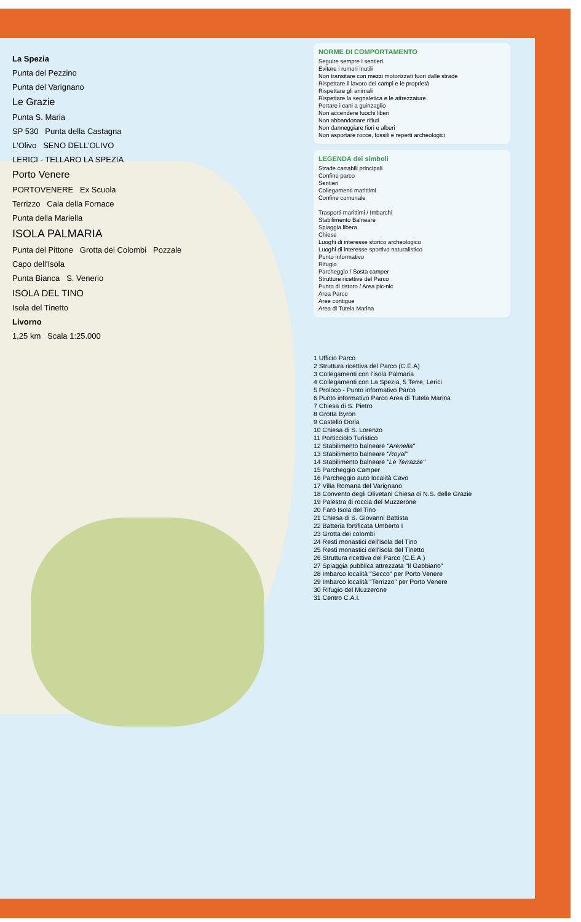La Spezia
Punta del Pezzino
Punta del Varignano
Le Grazie
Punta S. Maria
SP 530 Punta della Castagna
L'Olivo SENO DELL'OLIVO
LERICI - TELLARO LA SPEZIA
Porto Venere
PORTOVENERE Ex Scuola
Terrizzo Cala della Fornace
Punta della Mariella
ISOLA PALMARIA
Punta del Pittone Grotta dei Colombi Pozzale
Capo dell'Isola
Punta Bianca S. Venerio
ISOLA DEL TINO
Isola del Tinetto
Livorno
1,25 km Scala 1:25.000
NORME DI COMPORTAMENTO
Seguire sempre i sentieri
Evitare i rumori inutili
Non transitare con mezzi motorizzati fuori dalle strade
Rispettare il lavoro dei campi e le proprietà
Rispettare gli animali
Rispettare la segnaletica e le attrezzature
Portare i cani a guinzaglio
Non accendere fuochi liberi
Non abbandonare rifiuti
Non danneggiare fiori e alberi
Non asportare rocce, fossili e reperti archeologici
LEGENDA dei simboli
Strade carrabili principali
Confine parco
Sentieri
Collegamenti marittimi
Confine comunale
Trasporti marittimi / Imbarchi
Stabilimento Balneare
Spiaggia libera
Chiese
Luoghi di interesse storico archeologico
Luoghi di interesse sportivo naturalistico
Punto informativo
Rifugio
Parcheggio / Sosta camper
Strutture ricettive del Parco
Punto di ristoro / Area pic-nic
Area Parco
Aree contigue
Area di Tutela Marina
1 Ufficio Parco
2 Struttura ricettiva del Parco (C.E.A)
3 Collegamenti con l'isola Palmaria
4 Collegamenti con La Spezia, 5 Terre, Lerici
5 Proloco - Punto informativo Parco
6 Punto informativo Parco Area di Tutela Marina
7 Chiesa di S. Pietro
8 Grotta Byron
9 Castello Doria
10 Chiesa di S. Lorenzo
11 Porticciolo Turistico
12 Stabilimento balneare "Arenella"
13 Stabilimento balneare "Royal"
14 Stabilimento balneare "Le Terrazze"
15 Parcheggio Camper
16 Parcheggio auto località Cavo
17 Villa Romana del Varignano
18 Convento degli Olivetani Chiesa di N.S. delle Grazie
19 Palestra di roccia del Muzzerone
20 Faro Isola del Tino
21 Chiesa di S. Giovanni Battista
22 Batteria fortificata Umberto I
23 Grotta dei colombi
24 Resti monastici dell'isola del Tino
25 Resti monastici dell'isola del Tinetto
26 Struttura ricettiva del Parco (C.E.A.)
27 Spiaggia pubblica attrezzata "Il Gabbiano"
28 Imbarco località "Secco" per Porto Venere
29 Imbarco località "Terrizzo" per Porto Venere
30 Rifugio del Muzzerone
31 Centro C.A.I.